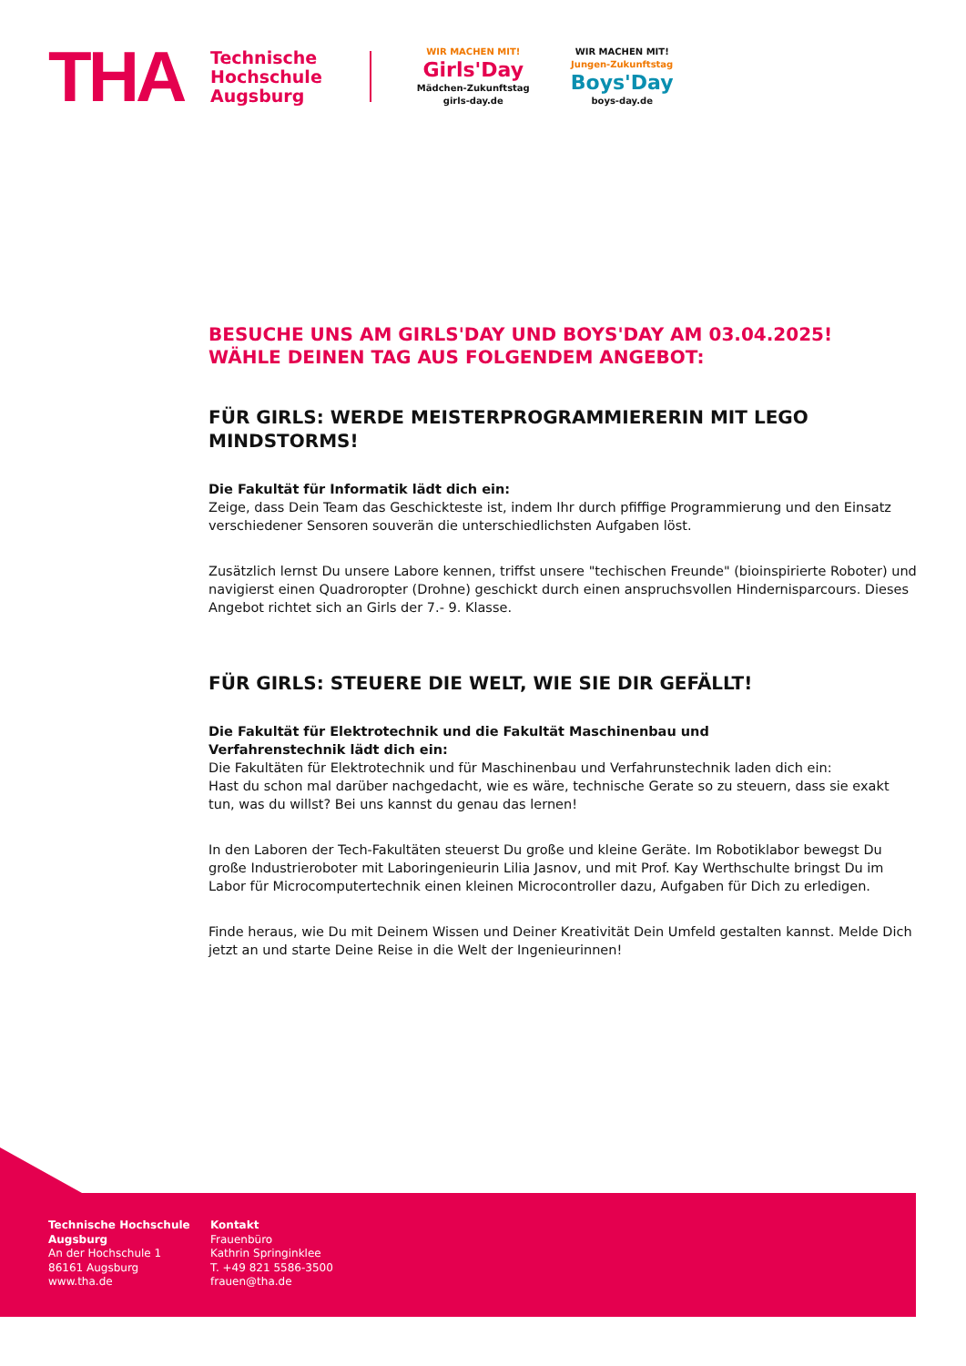THA
Technische
Hochschule
Augsburg
WIR MACHEN MIT!
Girls'Day
Mädchen-Zukunftstag
girls-day.de
WIR MACHEN MIT!
Jungen-Zukunftstag
Boys'Day
boys-day.de
BESUCHE UNS AM GIRLS'DAY UND BOYS'DAY AM 03.04.2025!
WÄHLE DEINEN TAG AUS FOLGENDEM ANGEBOT:
FÜR GIRLS: WERDE MEISTERPROGRAMMIERERIN MIT LEGO MINDSTORMS!
Die Fakultät für Informatik lädt dich ein:
Zeige, dass Dein Team das Geschickteste ist, indem Ihr durch pfiffige Programmierung und den Einsatz verschiedener Sensoren souverän die unterschiedlichsten Aufgaben löst.
Zusätzlich lernst Du unsere Labore kennen, triffst unsere "techischen Freunde" (bioinspirierte Roboter) und navigierst einen Quadroropter (Drohne) geschickt durch einen anspruchsvollen Hindernisparcours. Dieses Angebot richtet sich an Girls der 7.- 9. Klasse.
FÜR GIRLS: STEUERE DIE WELT, WIE SIE DIR GEFÄLLT!
Die Fakultät für Elektrotechnik und die Fakultät Maschinenbau und
Verfahrenstechnik lädt dich ein:
Die Fakultäten für Elektrotechnik und für Maschinenbau und Verfahrunstechnik laden dich ein:
Hast du schon mal darüber nachgedacht, wie es wäre, technische Gerate so zu steuern, dass sie exakt tun, was du willst? Bei uns kannst du genau das lernen!
In den Laboren der Tech-Fakultäten steuerst Du große und kleine Geräte. Im Robotiklabor bewegst Du große Industrieroboter mit Laboringenieurin Lilia Jasnov, und mit Prof. Kay Werthschulte bringst Du im Labor für Microcomputertechnik einen kleinen Microcontroller dazu, Aufgaben für Dich zu erledigen.
Finde heraus, wie Du mit Deinem Wissen und Deiner Kreativität Dein Umfeld gestalten kannst. Melde Dich jetzt an und starte Deine Reise in die Welt der Ingenieurinnen!
Technische Hochschule Augsburg
An der Hochschule 1
86161 Augsburg
www.tha.de
Kontakt
Frauenbüro
Kathrin Springinklee
T. +49 821 5586-3500
frauen@tha.de